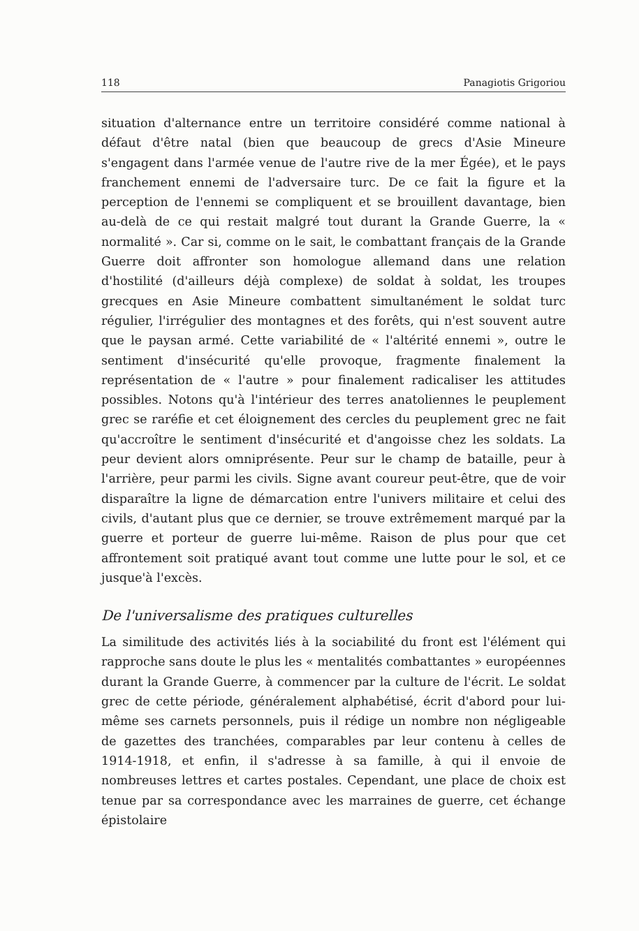118 Panagiotis Grigoriou
situation d'alternance entre un territoire considéré comme national à défaut d'être natal (bien que beaucoup de grecs d'Asie Mineure s'engagent dans l'armée venue de l'autre rive de la mer Égée), et le pays franchement ennemi de l'adversaire turc. De ce fait la figure et la perception de l'ennemi se compliquent et se brouillent davantage, bien au-delà de ce qui restait malgré tout durant la Grande Guerre, la « normalité ». Car si, comme on le sait, le combattant français de la Grande Guerre doit affronter son homologue allemand dans une relation d'hostilité (d'ailleurs déjà complexe) de soldat à soldat, les troupes grecques en Asie Mineure combattent simultanément le soldat turc régulier, l'irrégulier des montagnes et des forêts, qui n'est souvent autre que le paysan armé. Cette variabilité de « l'altérité ennemi », outre le sentiment d'insécurité qu'elle provoque, fragmente finalement la représentation de « l'autre » pour finalement radicaliser les attitudes possibles. Notons qu'à l'intérieur des terres anatoliennes le peuplement grec se raréfie et cet éloignement des cercles du peuplement grec ne fait qu'accroître le sentiment d'insécurité et d'angoisse chez les soldats. La peur devient alors omniprésente. Peur sur le champ de bataille, peur à l'arrière, peur parmi les civils. Signe avant coureur peut-être, que de voir disparaître la ligne de démarcation entre l'univers militaire et celui des civils, d'autant plus que ce dernier, se trouve extrêmement marqué par la guerre et porteur de guerre lui-même. Raison de plus pour que cet affrontement soit pratiqué avant tout comme une lutte pour le sol, et ce jusque'à l'excès.
De l'universalisme des pratiques culturelles
La similitude des activités liés à la sociabilité du front est l'élément qui rapproche sans doute le plus les « mentalités combattantes » européennes durant la Grande Guerre, à commencer par la culture de l'écrit. Le soldat grec de cette période, généralement alphabétisé, écrit d'abord pour lui-même ses carnets personnels, puis il rédige un nombre non négligeable de gazettes des tranchées, comparables par leur contenu à celles de 1914-1918, et enfin, il s'adresse à sa famille, à qui il envoie de nombreuses lettres et cartes postales. Cependant, une place de choix est tenue par sa correspondance avec les marraines de guerre, cet échange épistolaire